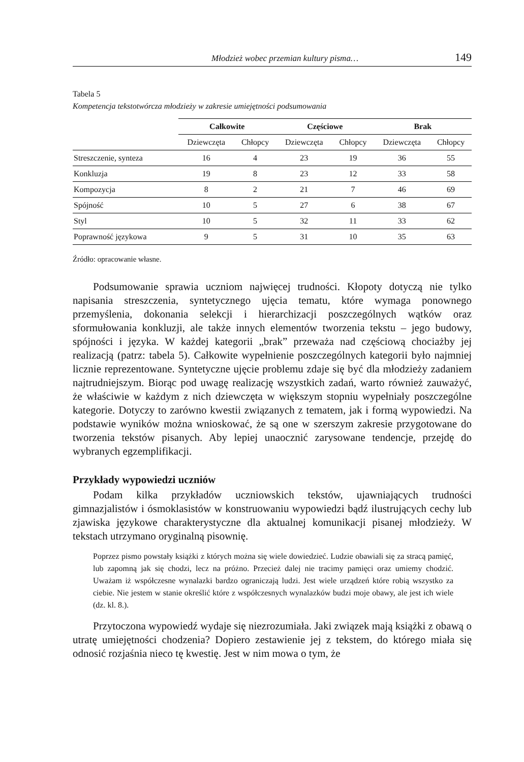Młodzież wobec przemian kultury pisma… 149
Tabela 5
Kompetencja tekstotwórcza młodzieży w zakresie umiejętności podsumowania
| | Całkowite | | Częściowe | | Brak | |
| --- | --- | --- | --- | --- | --- | --- |
| | Dziewczęta | Chłopcy | Dziewczęta | Chłopcy | Dziewczęta | Chłopcy |
| Streszczenie, synteza | 16 | 4 | 23 | 19 | 36 | 55 |
| Konkluzja | 19 | 8 | 23 | 12 | 33 | 58 |
| Kompozycja | 8 | 2 | 21 | 7 | 46 | 69 |
| Spójność | 10 | 5 | 27 | 6 | 38 | 67 |
| Styl | 10 | 5 | 32 | 11 | 33 | 62 |
| Poprawność językowa | 9 | 5 | 31 | 10 | 35 | 63 |
Źródło: opracowanie własne.
Podsumowanie sprawia uczniom najwięcej trudności. Kłopoty dotyczą nie tylko napisania streszczenia, syntetycznego ujęcia tematu, które wymaga ponownego przemyślenia, dokonania selekcji i hierarchizacji poszczególnych wątków oraz sformułowania konkluzji, ale także innych elementów tworzenia tekstu – jego budowy, spójności i języka. W każdej kategorii „brak” przeważa nad częściową chociażby jej realizacją (patrz: tabela 5). Całkowite wypełnienie poszczególnych kategorii było najmniej licznie reprezentowane. Syntetyczne ujęcie problemu zdaje się być dla młodzieży zadaniem najtrudniejszym. Biorąc pod uwagę realizację wszystkich zadań, warto również zauważyć, że właściwie w każdym z nich dziewczęta w większym stopniu wypełniały poszczególne kategorie. Dotyczy to zarówno kwestii związanych z tematem, jak i formą wypowiedzi. Na podstawie wyników można wnioskować, że są one w szerszym zakresie przygotowane do tworzenia tekstów pisanych. Aby lepiej unaocznić zarysowane tendencje, przejdę do wybranych egzemplifikacji.
Przykłady wypowiedzi uczniów
Podam kilka przykładów uczniowskich tekstów, ujawniających trudności gimnazjalistów i ósmoklasistów w konstruowaniu wypowiedzi bądź ilustrujących cechy lub zjawiska językowe charakterystyczne dla aktualnej komunikacji pisanej młodzieży. W tekstach utrzymano oryginalną pisownię.
Poprzez pismo powstały książki z których można się wiele dowiedzieć. Ludzie obawiali się za stracą pamięć, lub zapomną jak się chodzi, lecz na próżno. Przecież dalej nie tracimy pamięci oraz umiemy chodzić. Uważam iż współczesne wynalazki bardzo ograniczają ludzi. Jest wiele urządzeń które robią wszystko za ciebie. Nie jestem w stanie określić które z współczesnych wynalazków budzi moje obawy, ale jest ich wiele (dz. kl. 8.).
Przytoczona wypowiedź wydaje się niezrozumiała. Jaki związek mają książki z obawą o utratę umiejętności chodzenia? Dopiero zestawienie jej z tekstem, do którego miała się odnosić rozjaśnia nieco tę kwestię. Jest w nim mowa o tym, że